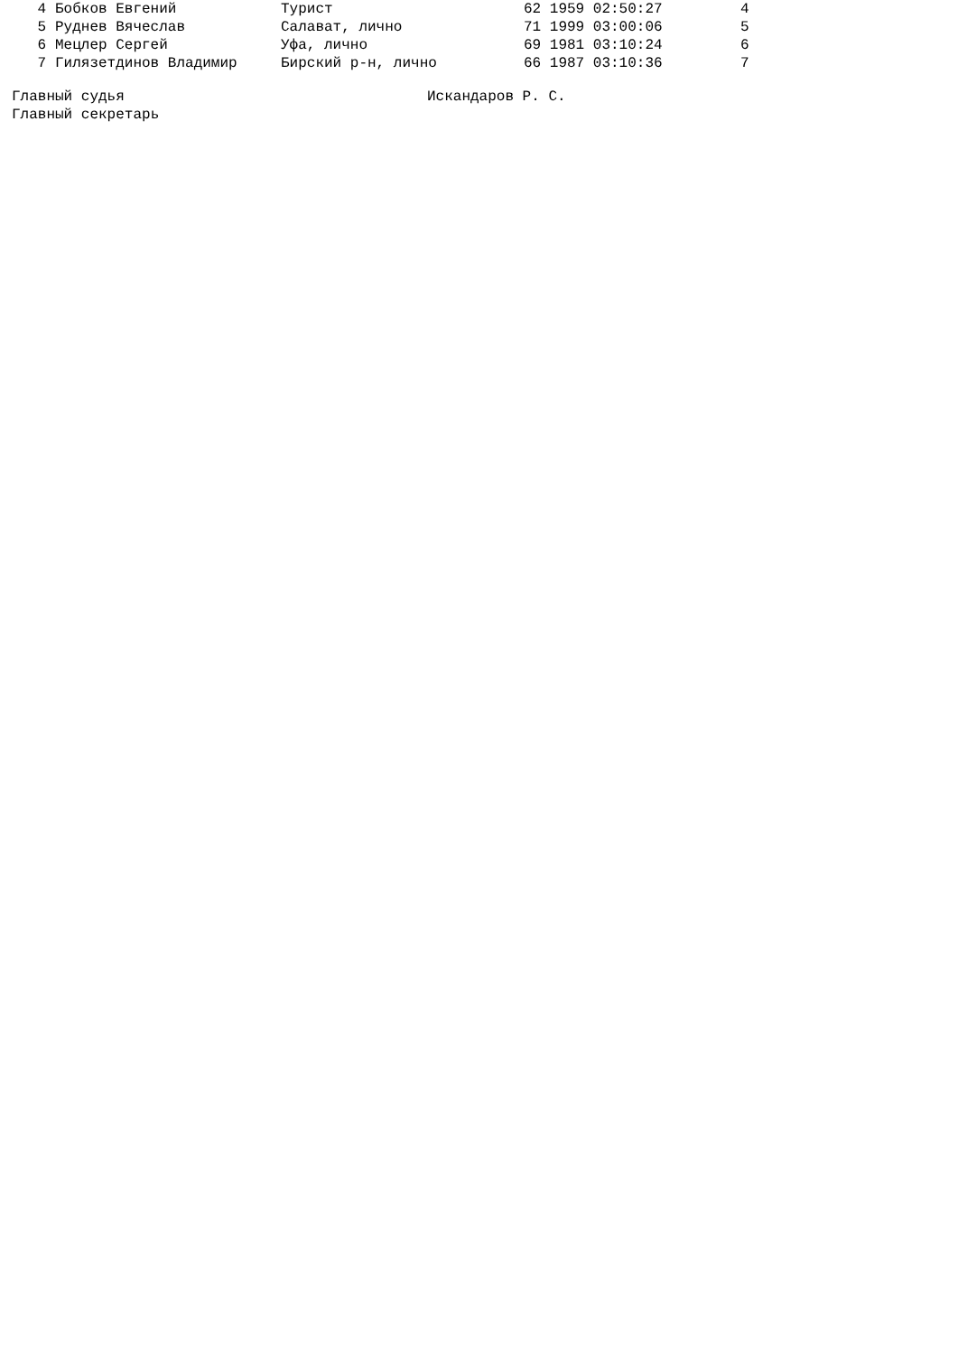| 4 | Бобков Евгений | Турист | 62 1959 02:50:27 | 4 |
| 5 | Руднев Вячеслав | Салават, лично | 71 1999 03:00:06 | 5 |
| 6 | Мецлер Сергей | Уфа, лично | 69 1981 03:10:24 | 6 |
| 7 | Гилязетдинов Владимир | Бирский р-н, лично | 66 1987 03:10:36 | 7 |
| Главный судья | Искандаров Р. С. |
| Главный секретарь | |